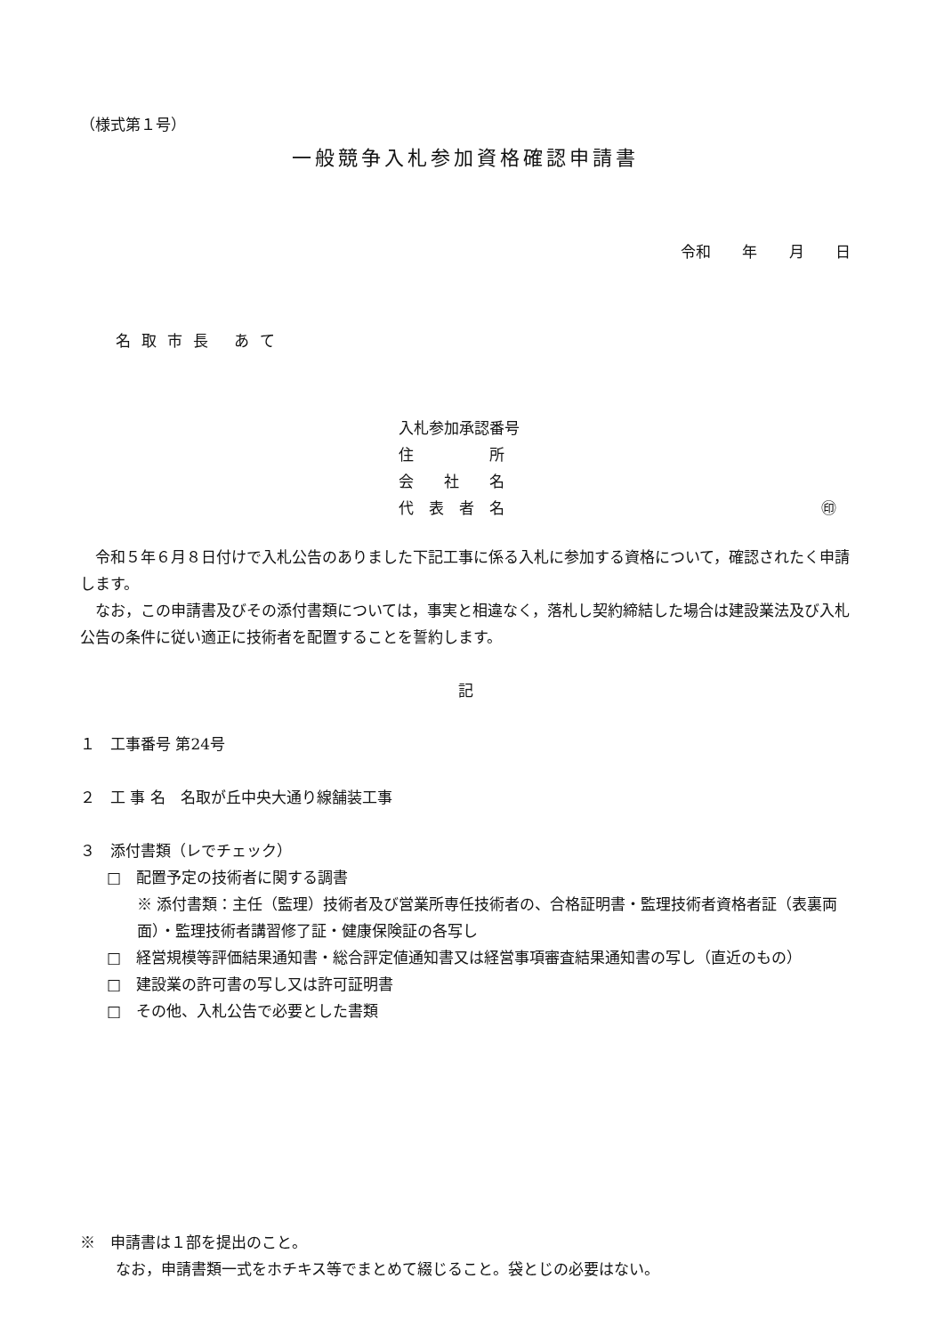（様式第１号）
一般競争入札参加資格確認申請書
令和 年 月 日
名取市長 あて
入札参加承認番号
住　　　　　所
会　　社　　名
代　表　者　名 ㊞
　令和５年６月８日付けで入札公告のありました下記工事に係る入札に参加する資格について，確認されたく申請します。
　なお，この申請書及びその添付書類については，事実と相違なく，落札し契約締結した場合は建設業法及び入札公告の条件に従い適正に技術者を配置することを誓約します。
記
１　工事番号 第24号
２　工 事 名　名取が丘中央大通り線舗装工事
３　添付書類（レでチェック）
□　配置予定の技術者に関する調書
※ 添付書類：主任（監理）技術者及び営業所専任技術者の、合格証明書・監理技術者資格者証（表裏両面）・監理技術者講習修了証・健康保険証の各写し
□　経営規模等評価結果通知書・総合評定値通知書又は経営事項審査結果通知書の写し（直近のもの）
□　建設業の許可書の写し又は許可証明書
□　その他、入札公告で必要とした書類
※　申請書は１部を提出のこと。
なお，申請書類一式をホチキス等でまとめて綴じること。袋とじの必要はない。